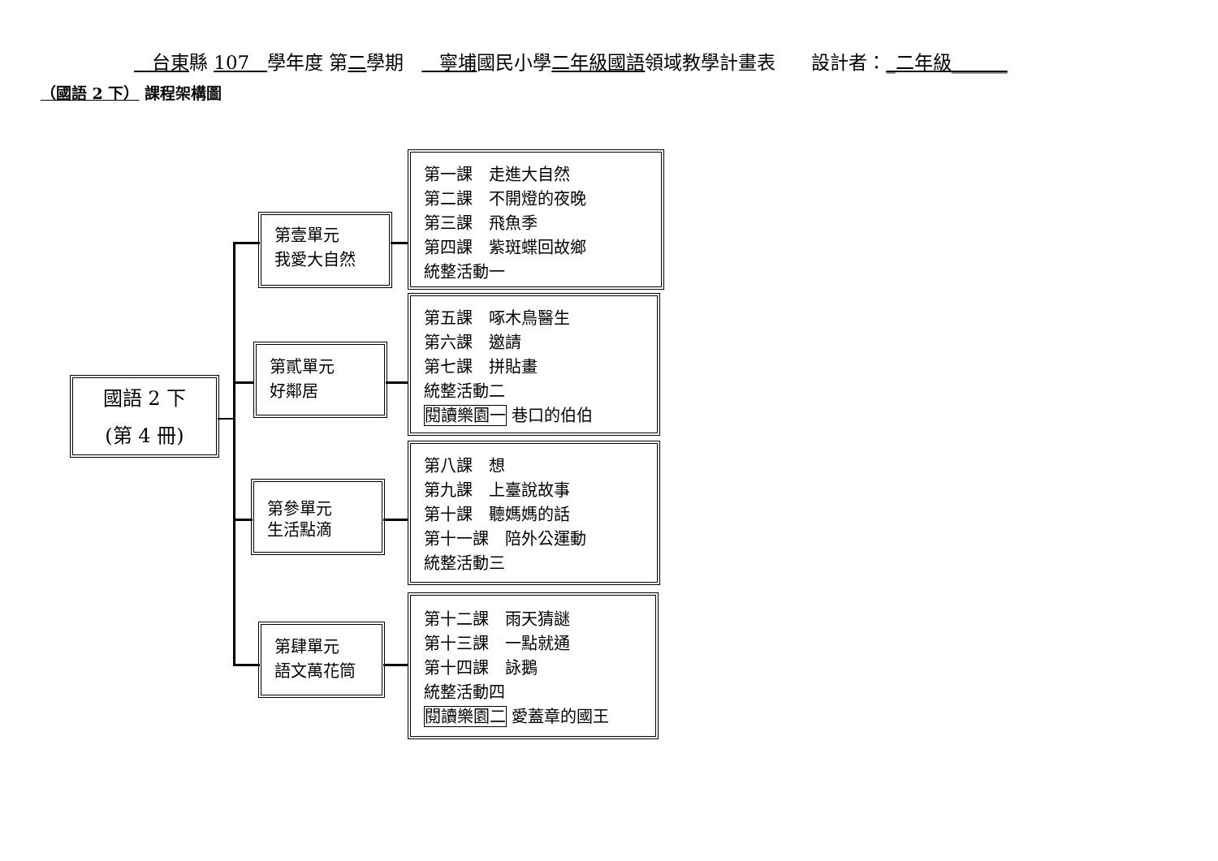台東縣 107 學年度 第二學期 寧埔國民小學二年級國語領域教學計畫表 設計者：_二年級______
（國語 2 下） 課程架構圖
國語 2 下
(第 4 冊)
第壹單元
我愛大自然
第貳單元
好鄰居
第參單元
生活點滴
第肆單元
語文萬花筒
第一課　走進大自然
第二課　不開燈的夜晚
第三課　飛魚季
第四課　紫斑蝶回故鄉
統整活動一
第五課　啄木鳥醫生
第六課　邀請
第七課　拼貼畫
統整活動二
閱讀樂園一 巷口的伯伯
第八課　想
第九課　上臺說故事
第十課　聽媽媽的話
第十一課　陪外公運動
統整活動三
第十二課　雨天猜謎
第十三課　一點就通
第十四課　詠鵝
統整活動四
閱讀樂園二 愛蓋章的國王